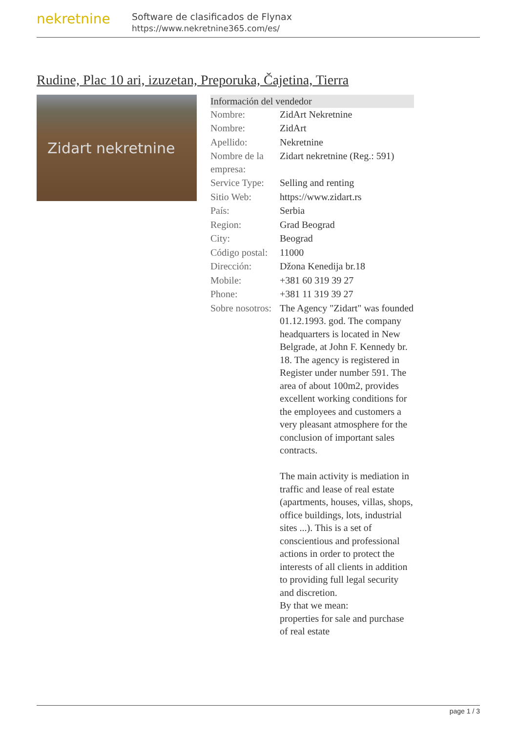nekretnine
Software de clasificados de Flynax
https://www.nekretnine365.com/es/
Rudine, Plac 10 ari, izuzetan, Preporuka, Čajetina, Tierra
Zidart nekretnine
| Información del vendedor | | |
| --- | --- | --- |
| Nombre: | ZidArt Nekretnine | |
| Nombre: | ZidArt | |
| Apellido: | Nekretnine | |
| Nombre de la empresa: | Zidart nekretnine (Reg.: 591) | |
| Service Type: | Selling and renting | |
| Sitio Web: | https://www.zidart.rs | |
| País: | Serbia | |
| Region: | Grad Beograd | |
| City: | Beograd | |
| Código postal: | 11000 | |
| Dirección: | Džona Kenedija br.18 | |
| Mobile: | +381 60 319 39 27 | |
| Phone: | +381 11 319 39 27 | |
| Sobre nosotros: | The Agency "Zidart" was founded 01.12.1993. god. The company headquarters is located in New Belgrade, at John F. Kennedy br. 18. The agency is registered in Register under number 591. The area of about 100m2, provides excellent working conditions for the employees and customers a very pleasant atmosphere for the conclusion of important sales contracts. The main activity is mediation in traffic and lease of real estate (apartments, houses, villas, shops, office buildings, lots, industrial sites ...). This is a set of conscientious and professional actions in order to protect the interests of all clients in addition to providing full legal security and discretion. By that we mean: properties for sale and purchase of real estate | |
page 1 / 3